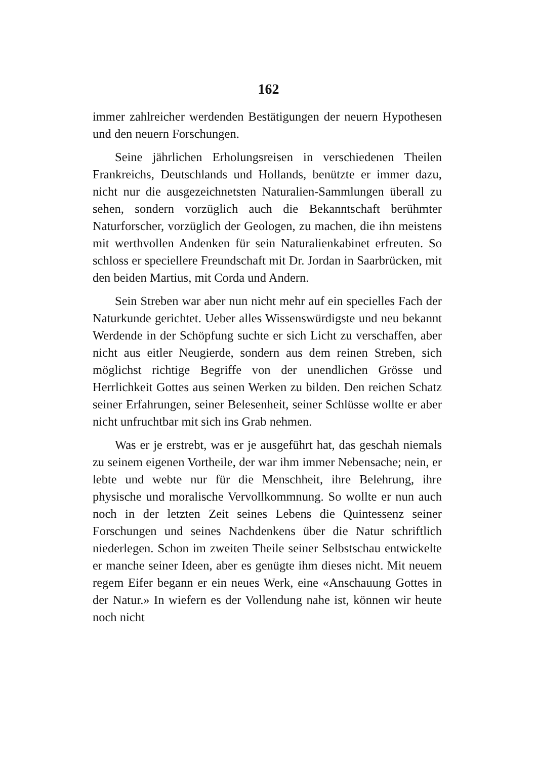162
immer zahlreicher werdenden Bestätigungen der neuern Hypothesen und den neuern Forschungen.
Seine jährlichen Erholungsreisen in verschiedenen Theilen Frankreichs, Deutschlands und Hollands, benützte er immer dazu, nicht nur die ausgezeichnetsten Naturalien-Sammlungen überall zu sehen, sondern vorzüglich auch die Bekanntschaft berühmter Naturforscher, vorzüglich der Geologen, zu machen, die ihn meistens mit werthvollen Andenken für sein Naturalienkabinet erfreuten. So schloss er speciellere Freundschaft mit Dr. Jordan in Saarbrücken, mit den beiden Martius, mit Corda und Andern.
Sein Streben war aber nun nicht mehr auf ein specielles Fach der Naturkunde gerichtet. Ueber alles Wissenswürdigste und neu bekannt Werdende in der Schöpfung suchte er sich Licht zu verschaffen, aber nicht aus eitler Neugierde, sondern aus dem reinen Streben, sich möglichst richtige Begriffe von der unendlichen Grösse und Herrlichkeit Gottes aus seinen Werken zu bilden. Den reichen Schatz seiner Erfahrungen, seiner Belesenheit, seiner Schlüsse wollte er aber nicht unfruchtbar mit sich ins Grab nehmen.
Was er je erstrebt, was er je ausgeführt hat, das geschah niemals zu seinem eigenen Vortheile, der war ihm immer Nebensache; nein, er lebte und webte nur für die Menschheit, ihre Belehrung, ihre physische und moralische Vervollkommnung. So wollte er nun auch noch in der letzten Zeit seines Lebens die Quintessenz seiner Forschungen und seines Nachdenkens über die Natur schriftlich niederlegen. Schon im zweiten Theile seiner Selbstschau entwickelte er manche seiner Ideen, aber es genügte ihm dieses nicht. Mit neuem regem Eifer begann er ein neues Werk, eine «Anschauung Gottes in der Natur.» In wiefern es der Vollendung nahe ist, können wir heute noch nicht